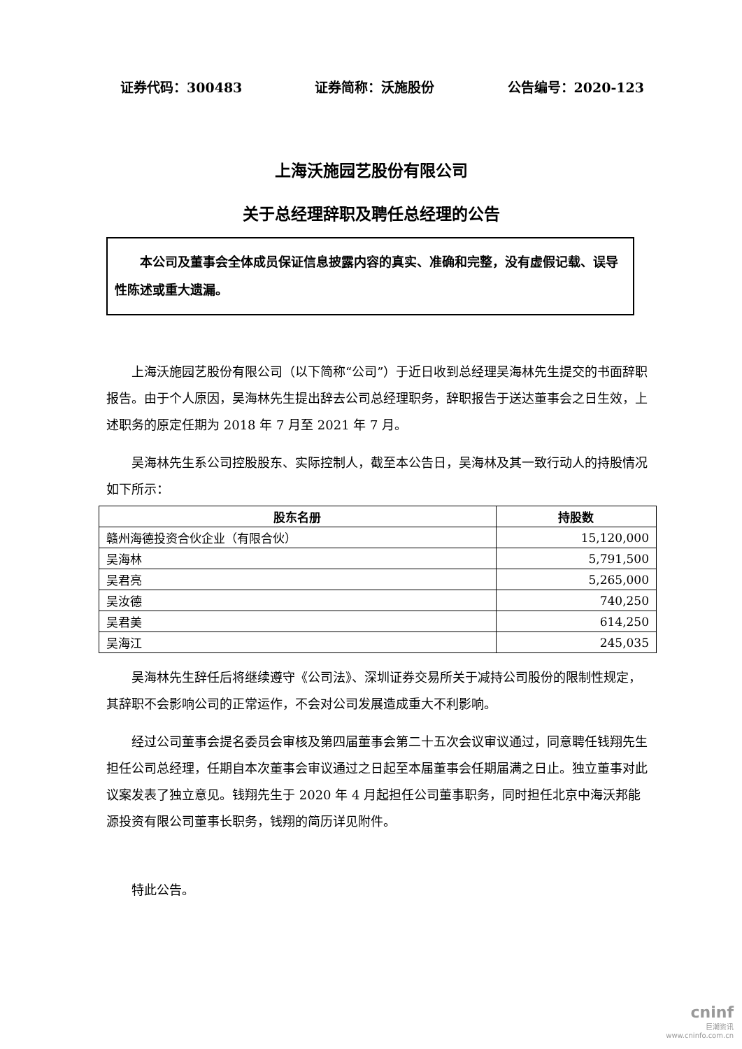证券代码：300483 证券简称：沃施股份 公告编号：2020-123
上海沃施园艺股份有限公司
关于总经理辞职及聘任总经理的公告
本公司及董事会全体成员保证信息披露内容的真实、准确和完整，没有虚假记载、误导性陈述或重大遗漏。
上海沃施园艺股份有限公司（以下简称“公司”）于近日收到总经理吴海林先生提交的书面辞职报告。由于个人原因，吴海林先生提出辞去公司总经理职务，辞职报告于送达董事会之日生效，上述职务的原定任期为 2018 年 7 月至 2021 年 7 月。
吴海林先生系公司控股股东、实际控制人，截至本公告日，吴海林及其一致行动人的持股情况如下所示：
| 股东名册 | 持股数 |
| --- | --- |
| 赣州海德投资合伙企业（有限合伙） | 15,120,000 |
| 吴海林 | 5,791,500 |
| 吴君亮 | 5,265,000 |
| 吴汝德 | 740,250 |
| 吴君美 | 614,250 |
| 吴海江 | 245,035 |
吴海林先生辞任后将继续遵守《公司法》、深圳证券交易所关于减持公司股份的限制性规定，其辞职不会影响公司的正常运作，不会对公司发展造成重大不利影响。
经过公司董事会提名委员会审核及第四届董事会第二十五次会议审议通过，同意聘任钱翔先生担任公司总经理，任期自本次董事会审议通过之日起至本届董事会任期届满之日止。独立董事对此议案发表了独立意见。钱翔先生于 2020 年 4 月起担任公司董事职务，同时担任北京中海沃邦能源投资有限公司董事长职务，钱翔的简历详见附件。
特此公告。
cninf
巨潮资讯
www.cninfo.com.cn